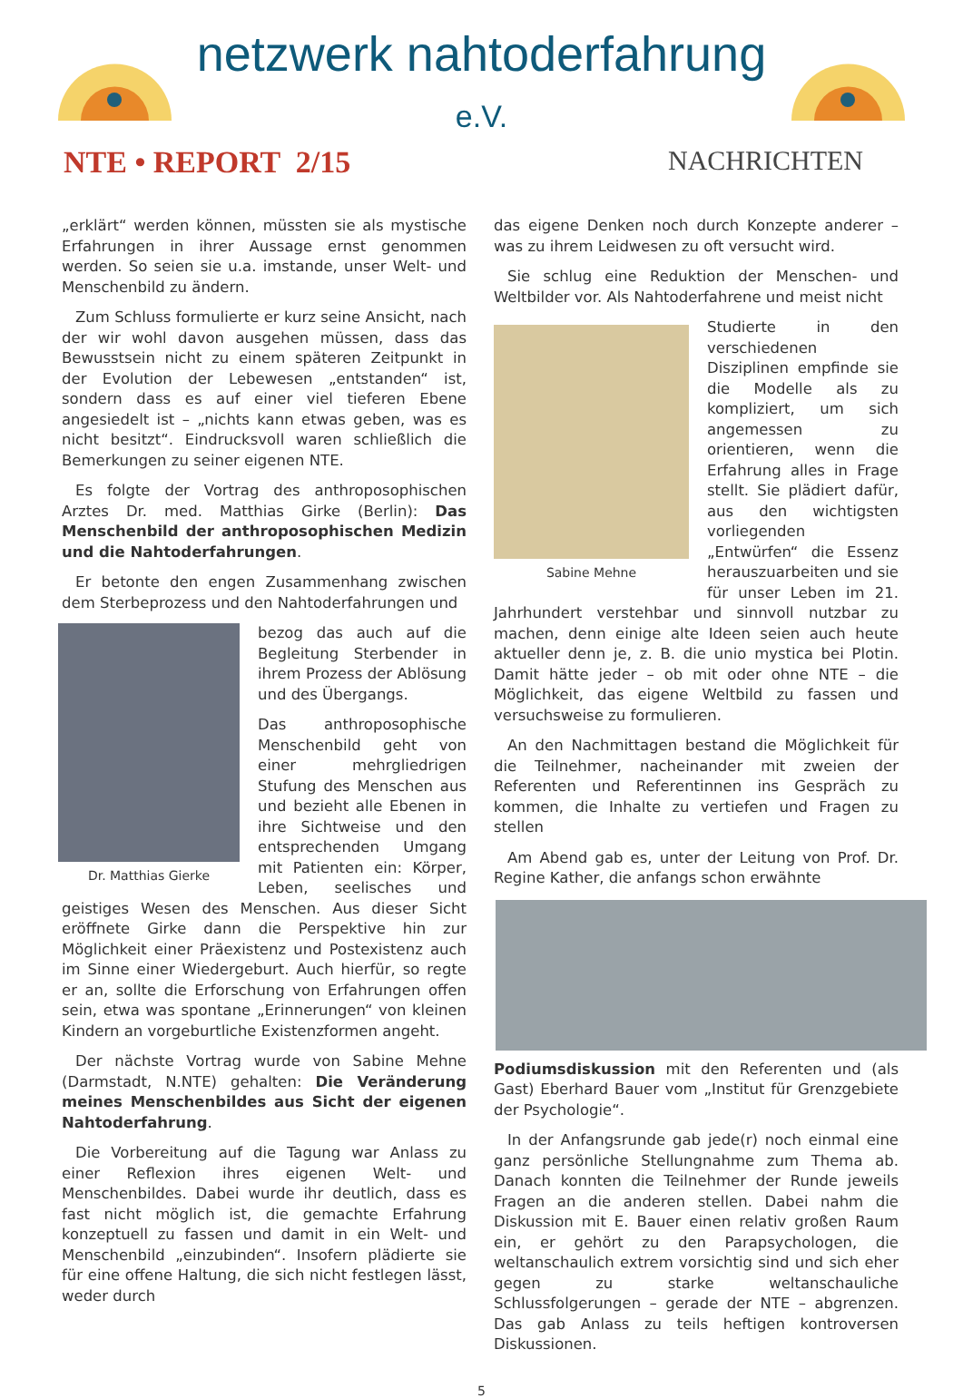netzwerk nahtoderfahrung e.V.
NTE • REPORT 2/15 NACHRICHTEN
„erklärt“ werden können, müssten sie als mystische Erfahrungen in ihrer Aussage ernst genommen werden. So seien sie u.a. imstande, unser Welt- und Menschenbild zu ändern.
Zum Schluss formulierte er kurz seine Ansicht, nach der wir wohl davon ausgehen müssen, dass das Bewusstsein nicht zu einem späteren Zeitpunkt in der Evolution der Lebewesen „entstanden“ ist, sondern dass es auf einer viel tieferen Ebene angesiedelt ist – „nichts kann etwas geben, was es nicht besitzt“. Eindrucksvoll waren schließlich die Bemerkungen zu seiner eigenen NTE.
Es folgte der Vortrag des anthroposophischen Arztes Dr. med. Matthias Girke (Berlin): Das Menschenbild der anthroposophischen Medizin und die Nahtoderfahrungen.
Er betonte den engen Zusammenhang zwischen dem Sterbeprozess und den Nahtoderfahrungen und
Dr. Matthias Gierke
bezog das auch auf die Begleitung Sterbender in ihrem Prozess der Ablösung und des Übergangs.
Das anthroposophische Menschenbild geht von einer mehrgliedrigen Stufung des Menschen aus und bezieht alle Ebenen in ihre Sichtweise und den entsprechenden Umgang mit Patienten ein: Körper, Leben, seelisches und geistiges Wesen des Menschen. Aus dieser Sicht eröffnete Girke dann die Perspektive hin zur Möglichkeit einer Präexistenz und Postexistenz auch im Sinne einer Wiedergeburt. Auch hierfür, so regte er an, sollte die Erforschung von Erfahrungen offen sein, etwa was spontane „Erinnerungen“ von kleinen Kindern an vorgeburtliche Existenzformen angeht.
Der nächste Vortrag wurde von Sabine Mehne (Darmstadt, N.NTE) gehalten: Die Veränderung meines Menschenbildes aus Sicht der eigenen Nahtoderfahrung.
Die Vorbereitung auf die Tagung war Anlass zu einer Reflexion ihres eigenen Welt- und Menschenbildes. Dabei wurde ihr deutlich, dass es fast nicht möglich ist, die gemachte Erfahrung konzeptuell zu fassen und damit in ein Welt- und Menschenbild „einzubinden“. Insofern plädierte sie für eine offene Haltung, die sich nicht festlegen lässt, weder durch
das eigene Denken noch durch Konzepte anderer – was zu ihrem Leidwesen zu oft versucht wird.
Sie schlug eine Reduktion der Menschen- und Weltbilder vor. Als Nahtoderfahrene und meist nicht
Sabine Mehne
Studierte in den verschiedenen Disziplinen empfinde sie die Modelle als zu kompliziert, um sich angemessen zu orientieren, wenn die Erfahrung alles in Frage stellt. Sie plädiert dafür, aus den wichtigsten vorliegenden „Entwürfen“ die Essenz herauszuarbeiten und sie für unser Leben im 21. Jahrhundert verstehbar und sinnvoll nutzbar zu machen, denn einige alte Ideen seien auch heute aktueller denn je, z. B. die unio mystica bei Plotin. Damit hätte jeder – ob mit oder ohne NTE – die Möglichkeit, das eigene Weltbild zu fassen und versuchsweise zu formulieren.
An den Nachmittagen bestand die Möglichkeit für die Teilnehmer, nacheinander mit zweien der Referenten und Referentinnen ins Gespräch zu kommen, die Inhalte zu vertiefen und Fragen zu stellen
Am Abend gab es, unter der Leitung von Prof. Dr. Regine Kather, die anfangs schon erwähnte
Podiumsdiskussion mit den Referenten und (als Gast) Eberhard Bauer vom „Institut für Grenzgebiete der Psychologie“.
In der Anfangsrunde gab jede(r) noch einmal eine ganz persönliche Stellungnahme zum Thema ab. Danach konnten die Teilnehmer der Runde jeweils Fragen an die anderen stellen. Dabei nahm die Diskussion mit E. Bauer einen relativ großen Raum ein, er gehört zu den Parapsychologen, die weltanschaulich extrem vorsichtig sind und sich eher gegen zu starke weltanschauliche Schlussfolgerungen – gerade der NTE – abgrenzen. Das gab Anlass zu teils heftigen kontroversen Diskussionen.
5